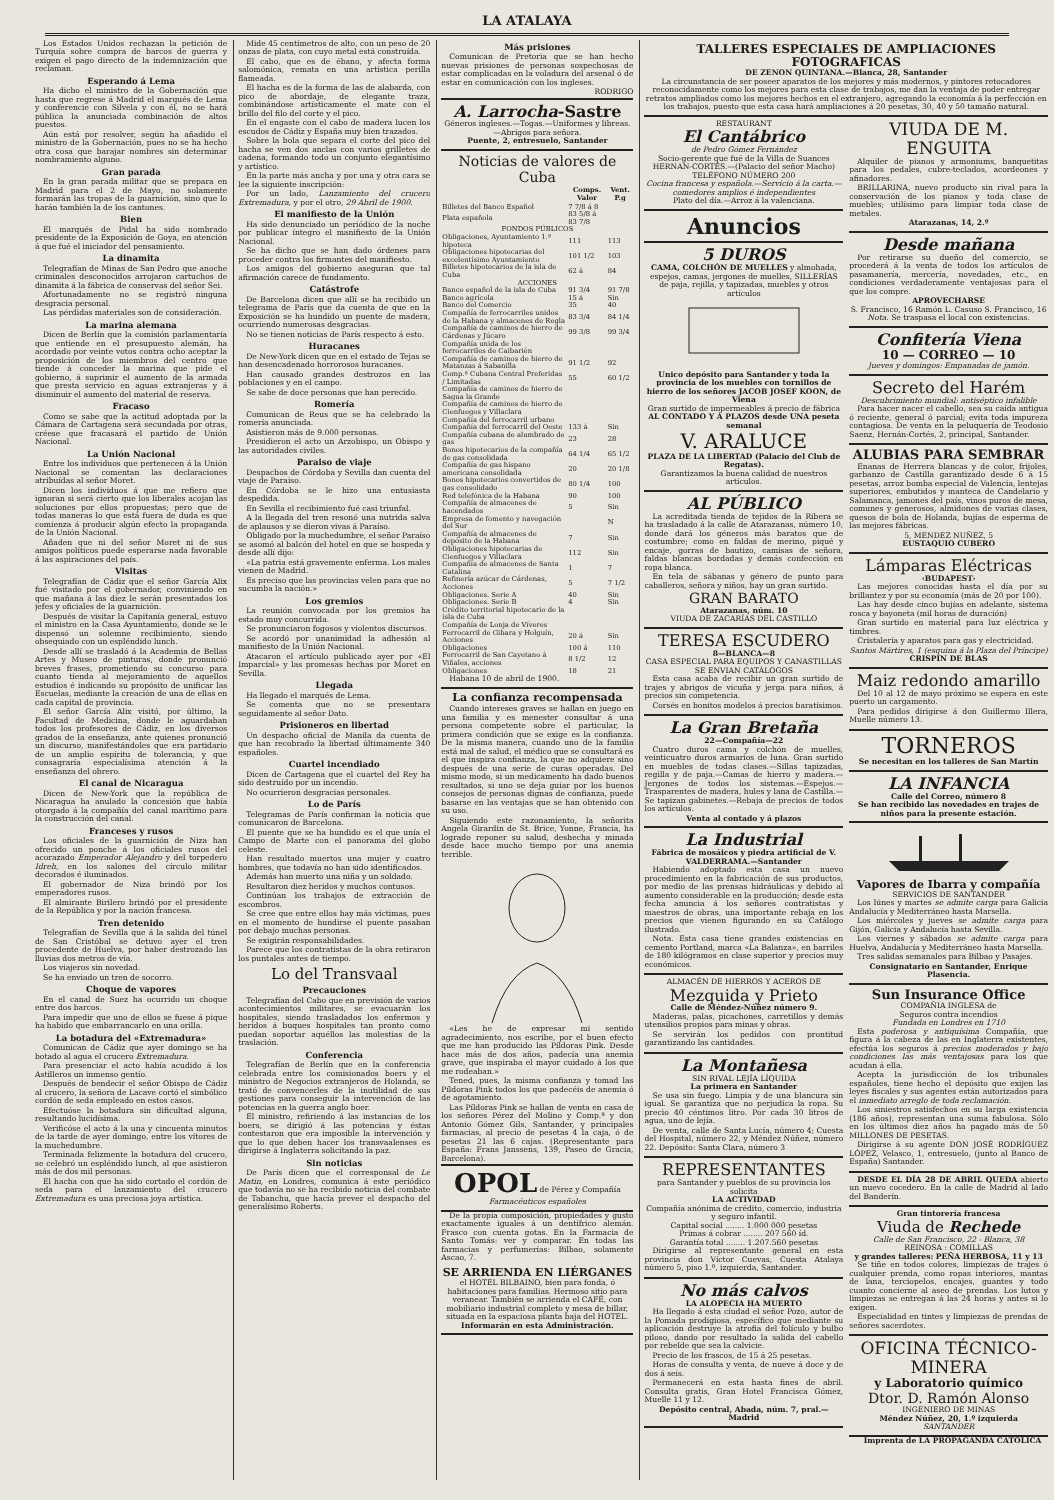LA ATALAYA
Los Estados Unidos rechazan la petición de Turquía sobre compra de barcos de guerra y exigen el pago directo de la indemnización que reclaman.
Esperando á Lema
Ha dicho el ministro de la Gobernación que hasta que regrese á Madrid el marqués de Lema y conferencie con Silvela y con él, no se hará pública la anunciada combinación de altos puestos.
Aún está por resolver, según ha añadido el ministro de la Gobernación, pues no se ha hecho otra cosa que barajar nombres sin determinar nombramiento alguno.
Gran parada
En la gran parada militar que se prepara en Madrid para el 2 de Mayo, no solamente formarán las tropas de la guarnición, sino que lo harán también la de los cantones.
Bien
El marqués de Pidal ha sido nombrado presidente de la Exposición de Goya, en atención á que fué el iniciador del pensamiento.
La dinamita
Telegrafían de Minas de San Pedro que anoche criminales desconocidos arrojaron cartuchos de dinamita á la fábrica de conservas del señor Sei.
Afortunadamente no se registró ninguna desgracia personal.
Las pérdidas materiales son de consideración.
La marina alemana
Dicen de Berlín que la comisión parlamentaria que entiende en el presupuesto alemán, ha acordado por veinte votos contra ocho aceptar la proposición de los miembros del centro que tiende á conceder la marina que pide el gobierno, á suprimir el aumento de la armada que presta servicio en aguas extranjeras y á disminuir el aumento del material de reserva.
Fracaso
Como se sabe que la actitud adoptada por la Cámara de Cartagena será secundada por otras, créese que fracasará el partido de Unión Nacional.
La Unión Nacional
Entre los individuos que pertenecen á la Unión Nacional se comentan las declaraciones atribuídas al señor Moret.
Dicen los individuos á que me refiero que ignoran si será cierto que los liberales acojan las soluciones por ellos propuestas; pero que de todas maneras lo que está fuera de duda es que comienza á producir algún efecto la propaganda de la Unión Nacional.
Añaden que ni del señor Moret ni de sus amigos políticos puede esperarse nada favorable á las aspiraciones del país.
Visitas
Telegrafían de Cádiz que el señor García Alix fué visitado por el gobernador, conviniendo en que mañana á las diez le serán presentados los jefes y oficiales de la guarnición.
Después de visitar la Capitanía general, estuvo el ministro en la Casa Ayuntamiento, donde se le dispensó un solemne recibimiento, siendo obsequiado con un espléndido lunch.
Desde allí se trasladó á la Academia de Bellas Artes y Museo de pinturas, donde pronunció breves frases, prometiendo su concurso para cuanto tienda al mejoramiento de aquellos estudios é indicando su propósito de unificar las Escuelas, mediante la creación de una de ellas en cada capital de provincia.
El señor García Alix visitó, por último, la Facultad de Medicina, donde le aguardaban todos los profesores de Cádiz, en los diversos grados de la enseñanza, ante quienes pronunció un discurso, manifestándoles que era partidario de un amplio espíritu de tolerancia, y que consagraría especialísima atención á la enseñanza del obrero.
El canal de Nicaragua
Dicen de New-York que la república de Nicaragua ha anulado la concesión que había otorgado á la compañía del canal marítimo para la construcción del canal.
Franceses y rusos
Los oficiales de la guarnición de Niza han ofrecido un ponche á los oficiales rusos del acorazado Emperador Alejandro y del torpedero Idreh, en los salones del círculo militar decorados é iluminados.
El gobernador de Niza brindó por los emperadores rusos.
El almirante Birilero brindó por el presidente de la República y por la nación francesa.
Tren detenido
Telegrafían de Sevilla que á la salida del túnel de San Cristóbal se detuvo ayer el tren procedente de Huelva, por haber destrozado las lluvias dos metros de vía.
Los viajeros sin novedad.
Se ha enviado un tren de socorro.
Choque de vapores
En el canal de Suez ha ocurrido un choque entre dos barcos.
Para impedir que uno de ellos se fuese á pique ha habido que embarrancarlo en una orilla.
La botadura del «Extremadura»
Comunican de Cádiz que ayer domingo se ha botado al agua el crucero Extremadura.
Para presenciar el acto había acudido á los Astilleros un inmenso gentío.
Después de bendecir el señor Obispo de Cádiz al crucero, la señora de Lacave cortó el simbólico cordón de seda empleado en estos casos.
Efectuóse la botadura sin dificultad alguna, resultando lucidísima.
Verificóse el acto á la una y cincuenta minutos de la tarde de ayer domingo, entre los vítores de la muchedumbre.
Terminada felizmente la botadura del crucero, se celebró un espléndido lunch, al que asistieron más de dos mil personas.
El hacha con que ha sido cortado el cordón de seda para el lanzamiento del crucero Extremadura es una preciosa joya artística.
Mide 45 centímetros de alto, con un peso de 20 onzas de plata, con cuyo metal está construída.
El cabo, que es de ébano, y afecta forma salomónica, remata en una artística perilla flameada.
El hacha es de la forma de las de alabarda, con pico de abordaje, de elegante traza, combinándose artísticamente el mate con el brillo del filo del corte y el pico.
En el engaste con el cabo de madera lucen los escudos de Cádiz y España muy bien trazados.
Sobre la bola que separa el corte del pico del hacha se ven dos anclas con varios grilletes de cadena, formando todo un conjunto elegantísimo y artístico.
En la parte más ancha y por una y otra cara se lee la siguiente inscripción:
Por un lado, Lanzamiento del crucero Extremadura, y por el otro, 29 Abril de 1900.
El manifiesto de la Unión
Ha sido denunciado un periódico de la noche por publicar íntegro el manifiesto de la Unión Nacional.
Se ha dicho que se han dado órdenes para proceder contra los firmantes del manifiesto.
Los amigos del gobierno aseguran que tal afirmación carece de fundamento.
Catástrofe
De Barcelona dicen que allí se ha recibido un telegrama de París que da cuenta de que en la Exposición se ha hundido un puente de madera, ocurriendo numerosas desgracias.
No se tienen noticias de París respecto á esto.
Huracanes
De New-York dicen que en el estado de Tejas se han desencadenado horrorosos huracanes.
Han causado grandes destrozos en las poblaciones y en el campo.
Se sabe de doce personas que han perecido.
Romería
Comunican de Reus que se ha celebrado la romería anunciada.
Asistieron más de 9.000 personas.
Presidieron el acto un Arzobispo, un Obispo y las autoridades civiles.
Paraiso de viaje
Despachos de Córdoba y Sevilla dan cuenta del viaje de Paraiso.
En Córdoba se le hizo una entusiasta despedida.
En Sevilla el recibimiento fué casi triunfal.
A la llegada del tren resonó una nutrida salva de aplausos y se dieron vivas á Paraíso.
Obligado por la muchedumbre, el señor Paraíso se asomó al balcón del hotel en que se hospeda y desde allí dijo:
«La patria está gravemente enferma. Los males vienen de Madrid.
Es preciso que las provincias velen para que no sucumba la nación.»
Los gremios
La reunión convocada por los gremios ha estado muy concurrida.
Se pronunciaron fogosos y violentos discursos.
Se acordó por unanimidad la adhesión al manifiesto de la Unión Nacional.
Atacaron el artículo publicado ayer por «El Imparcial» y las promesas hechas por Moret en Sevilla.
Llegada
Ha llegado el marqués de Lema.
Se comenta que no se presentara seguidamente al señor Dato.
Prisioneros en libertad
Un despacho oficial de Manila da cuenta de que han recobrado la libertad últimamente 340 españoles.
Cuartel incendiado
Dicen de Cartagena que el cuartel del Rey ha sido destruído por un incendio.
No ocurrieron desgracias personales.
Lo de París
Telegramas de París confirman la noticia que comunicaron de Barcelona.
El puente que se ha hundido es el que unía el Campo de Marte con el panorama del globo celeste.
Han resultado muertos una mujer y cuatro hombres, que todavía no han sido identificados.
Además han muerto una niña y un soldado.
Resultaron diez heridos y muchos contusos.
Continúan los trabajos de extracción de escombros.
Se cree que entre ellos hay más víctimas, pues en el momento de hundirse el puente pasaban por debajo muchas personas.
Se exigirán responsabilidades.
Parece que los contratistas de la obra retiraron los puntales antes de tiempo.
Lo del Transvaal
Precauciones
Telegrafían del Cabo que en previsión de varios acontecimientos militares, se evacuarán los hospitales, siendo trasladados los enfermos y heridos á buques hospitales tan pronto como puedan soportar aquéllos las molestias de la traslación.
Conferencia
Telegrafían de Berlín que en la conferencia celebrada entre los comisionados boers y el ministro de Negocios extranjeros de Holanda, se trató de convencerles de la inutilidad de sus gestiones para conseguir la intervención de las potencias en la guerra anglo boer.
El ministro, refiriendo á las instancias de los boers, se dirigió á las potencias y éstas contestaron que era imposible la intervención y que lo que deben hacer los transvaalenses es dirigirse á Inglaterra solicitando la paz.
Sin noticias
De París dicen que el corresponsal de Le Matin, en Londres, comunica á este periódico que todavía no se ha recibido noticia del combate de Tabanchu, que hacía prever el despacho del generalísimo Roberts.
Más prisiones
Comunican de Pretoria que se han hecho nuevas prisiones de personas sospechosas de estar complicadas en la voladura del arsenal ó de estar en comunicación con los ingleses.
RODRIGO
A. Larrocha-Sastre
Géneros ingleses.—Togas.—Uniformes y libreas.—Abrigos para señora.
Puente, 2, entresuelo, Santander
Noticias de valores de Cuba
| | Comps. Valor | Vent. P.g |
| --- | --- | --- |
| Billetes del Banco Español | 7 7/8 á 8 | |
| Plata española | 83 5/8 á 83 7/8 | |
| FONDOS PÚBLICOS | | |
| Obligaciones, Ayuntamiento 1.ª hipoteca | 111 | 113 |
| Obligaciones hipotecarias del excelentísimo Ayuntamiento | 101 1/2 | 103 |
| Billetes hipotecarios de la isla de Cuba | 62 á | 84 |
| ACCIONES | | |
| Banco español de la isla de Cuba | 91 3/4 | 91 7/8 |
| Banco agrícola | 15 á | Sin |
| Banco del Comercio | 35 | 40 |
| Compañía de ferrocarriles unidos de la Habana y almacenes de Regla | 83 3/4 | 84 1/4 |
| Compañía de caminos de hierro de Cárdenas y Júcaro | 99 3/8 | 99 3/4 |
| Compañía unida de los ferrocarriles de Caibarién | | |
| Compañía de caminos de hierro de Matanzas á Sabanilla | 91 1/2 | 92 |
| Comp.ª Cubana Central Preferidas / Limitadas | 55 | 60 1/2 |
| Compañía de caminos de hierro de Sagua la Grande | | |
| Compañía de caminos de hierro de Cienfuegos y Villaclara | | |
| Compañía del ferrocarril urbano | | |
| Compañía del ferrocarril del Oeste | 133 á | Sin |
| Compañía cubana de alumbrado de gas | 23 | 28 |
| Bonos hipotecarios de la compañía de gas consolidada | 64 1/4 | 65 1/2 |
| Compañía de gas hispano americana consolidada | 20 | 20 1/8 |
| Bonos hipotecarios convertidos de gas consolidado | 80 1/4 | 100 |
| Red telefónica de la Habana | 90 | 100 |
| Compañía de almacenes de hacendados | 5 | Sin |
| Empresa de fomento y navegación del Sur | | N |
| Compañía de almacenes de depósito de la Habana | 7 | Sin |
| Obligaciones hipotecarias de Cienfuegos y Villaclara | 112 | Sin |
| Compañía de almacenes de Santa Catalina | 1 | 7 |
| Refinería azúcar de Cárdenas, Acciones | 5 | 7 1/2 |
| Obligaciones. Serie A | 40 | Sin |
| Obligaciones. Serie B | 4 | Sin |
| Crédito territorial hipotecario de la isla de Cuba | | |
| Compañía de Lonja de Víveres | | |
| Ferrocarril de Gibara y Holguín, Acciones | 20 á | Sin |
| Obligaciones | 100 á | 110 |
| Ferrocarril de San Cayetano á Viñales, acciones | 8 1/2 | 12 |
| Obligaciones | 18 | 21 |
Habana 10 de abril de 1900.
La confianza recompensada
Cuando intereses graves se hallan en juego en una familia y es menester consultar á una persona competente sobre el particular, la primera condición que se exige es la confianza. De la misma manera, cuando uno de la familia está mal de salud, el médico que se consultará es el que inspira confianza, la que no adquiere sino después de una serie de curas operadas. Del mismo modo, si un medicamento ha dado buenos resultados, si uno se deja guiar por los buenos consejos de personas dignas de confianza, puede basarse en las ventajas que se han obtenido con su uso.
Siguiendo este razonamiento, la señorita Angela Girardin de St. Brice, Yonne, Francia, ha logrado reponer su salud, deshecha y minada desde hace mucho tiempo por una anemia terrible.
«Les he de expresar mi sentido agradecimiento, nos escribe, por el buen efecto que me han producido las Píldoras Pink. Desde hace más de dos años, padecía una anemia grave, que inspiraba el mayor cuidado á los que me rodeaban.»
Tened, pues, la misma confianza y tomad las Píldoras Pink todos los que padecéis de anemia ó de agotamiento.
Las Píldoras Pink se hallan de venta en casa de los señores Pérez del Molino y Comp.ª y don Antonio Gómez Gils, Santander, y principales farmacias, al precio de pesetas 4 la caja, ó de pesetas 21 las 6 cajas. (Representante para España: Frans Janssens, 139, Paseo de Gracia, Barcelona).
OPOL de Pérez y Compañía
Farmacéuticos españoles
De la propia composición, propiedades y gusto exactamente iguales á un dentífrico alemán. Frasco con cuenta gotas. En la Farmacia de Santo Tomás: ver y comparar. En todas las farmacias y perfumerías: Bilbao, solamente Ascao, 7.
SE ARRIENDA EN LIÉRGANES
el HOTEL BILBAINO, bien para fonda, ó habitaciones para familias. Hermoso sitio para veranear. También se arrienda el CAFÉ, con mobiliario industrial completo y mesa de billar, situada en la espaciosa planta baja del HOTEL.
Informarán en esta Administración.
TALLERES ESPECIALES DE AMPLIACIONES FOTOGRAFICAS
DE ZENON QUINTANA.—Blanca, 28, Santander
La circunstancia de ser poseer aparatos de los mejores y más modernos, y pintores retocadores reconocidamente como los mejores para esta clase de trabajos, me dan la ventaja de poder entregar retratos ampliados como los mejores hechos en el extranjero, agregando la economía á la perfección en los trabajos, puesto que esta casa hará ampliaciones á 20 pesetas, 30, 40 y 50 tamaño natural.
RESTAURANT
El Cantábrico
de Pedro Gómez Fernández
Socio-gerente que fué de la Villa de Suances
HERNAN-CORTÉS.—(Palacio del señor Macho)
TELÉFONO NÚMERO 200
Cocina francesa y española.—Servicio á la carta.—comedores amplios é independientes
Plato del día.—Arroz á la valenciana.
Anuncios
5 DUROS
CAMA, COLCHÓN DE MUELLES y almohada, espejos, camas, jergones de muelles, SILLERÍAS de paja, rejilla, y tapizadas, muebles y otros artículos
Unico depósito para Santander y toda la provincia de los muebles con tornillos de hierro de los señores JACOB JOSEF KOON, de Viena
Gran surtido de impermeables á precio de fábrica
AL CONTADO Y Á PLAZOS desde UNA peseta semanal
V. ARALUCE
PLAZA DE LA LIBERTAD (Palacio del Club de Regatas).
Garantizamos la buena calidad de nuestros artículos.
AL PÚBLICO
La acreditada tienda de tejidos de la Ribera se ha trasladado á la calle de Atarazanas, número 10, donde dará los géneros más baratos que de costumbre; como en faldas de merino, piqué y encaje, gorras de bautizo, camisas de señora, faldas blancas bordadas y demás confección en ropa blanca.
En tela de sábanas y género de punto para caballeros, señora y niños, hay un gran surtido.
GRAN BARATO
Atarazanas, núm. 10
VIUDA DE ZACARÍAS DEL CASTILLO
TERESA ESCUDERO
8—BLANCA—8
CASA ESPECIAL PARA EQUIPOS Y CANASTILLAS
SE ENVIAN CATÁLOGOS
Esta casa acaba de recibir un gran surtido de trajes y abrigos de vicuña y jerga para niños, á precios sin competencia.
Corsés en bonitos modelos á precios baratísimos.
La Gran Bretaña
22—Compañía—22
Cuatro duros cama y colchón de muelles, veinticuatro duros armarios de luna. Gran surtido en muebles de todas clases.—Sillas tapizadas, regilla y de paja.—Camas de hierro y madera.—Jergones de todos los sistemas.—Espejos.—Trasparentes de madera, hules y lana de Castilla.—Se tapizan gabinetes.—Rebaja de precios de todos los artículos.
Venta al contado y á plazos
La Industrial
Fábrica de mosáicos y piedra artificial de V. VALDERRAMA.—Santander
Habiendo adoptado esta casa un nuevo procedimiento en la fabricación de sus productos, por medio de las prensas hidráulicas y debido al aumento considerable en la producción; desde esta fecha anuncia á los señores contratistas y maestros de obras, una importante rebaja en los precios que vienen figurando en su Catálogo ilustrado.
Nota. Esta casa tiene grandes existencias en cemento Portland, marca «La Balanza», en barriles de 180 kilógramos en clase superior y precios muy económicos.
ALMACÉN DE HIERROS Y ACEROS DE
Mezquida y Prieto
Calle de Méndez-Núñez número 9.
Maderas, palas, picachones, carretillos y demás utensilios propios para minas y obras.
Se servirán los pedidos con prontitud garantizando las cantidades.
La Montañesa
SIN RIVAL LEJÍA LÍQUIDA
La primera en Santander
Se usa sin fuego. Limpia y de una blancura sin igual. Se garantiza que no perjudica la ropa. Su precio 40 céntimos litro. Por cada 30 litros de agua, uno de lejía.
De venta, calle de Santa Lucía, número 4; Cuesta del Hospital, número 22, y Méndez Núñez, número 22. Depósito: Santa Clara, número 3
REPRESENTANTES
para Santander y pueblos de su provincia los solicita
LA ACTIVIDAD
Compañía anónima de crédito, comercio, industria y seguro infantil.
Capital social ........ 1.000 000 pesetas
Primas á cobrar ........ 207 560 íd.
Garantía total ........ 1.207.560 pesetas
Dirigirse al representante general en esta provincia don Víctor Cuevas, Cuesta Atalaya número 5, piso 1.º, izquierda, Santander.
No más calvos
LA ALOPECIA HA MUERTO
Ha llegado á esta ciudad el señor Pozo, autor de la Pomada prodigiosa, específico que mediante su aplicación destruye la atrofia del folículo y bulbo piloso, dando por resultado la salida del cabello por rebelde que sea la calvicie.
Precio de los frascos, de 15 á 25 pesetas.
Horas de consulta y venta, de nueve á doce y de dos á seis.
Permanecerá en esta hasta fines de abril. Consulta gratis, Gran Hotel Francisca Gómez, Muelle 11 y 12.
Depósito central, Abada, núm. 7, pral.—Madrid
VIUDA DE M. ENGUITA
Alquiler de pianos y armoniums, banquetitas para los pedales, cubre-teclados, acordeones y afinadores.
BRILLARINA, nuevo producto sin rival para la conservación de los pianos y toda clase de muebles; utilísimo para limpiar toda clase de metales.
Atarazanas, 14, 2.º
Desde mañana
Por retirarse su dueño del comercio, se procederá á la venta de todos los artículos de pasamanería, mercería, novedades, etc., en condiciones verdaderamente ventajosas para el que los compre.
APROVECHARSE
S. Francisco, 16 Ramón L. Casuso S. Francisco, 16
Nota. Se traspasa el local con existencias.
Confitería Viena
10 — CORREO — 10
Jueves y domingos: Empanadas de jamón.
Secreto del Harém
Descubrimiento mundial: antiséptico infalible
Para hacer nacer el cabello, sea su caída antigua ó reciente, general ó parcial; evita toda impureza contagiosa. De venta en la peluquería de Teodosio Saenz, Hernán-Cortés, 2, principal, Santander.
ALUBIAS PARA SEMBRAR
Enanas de Herrera blancas y de color, frijoles, garbanzo de Castilla garantizado desde 6 á 15 pesetas, arroz bomba especial de Valencia, lentejas superiores, embutidos y manteca de Candelario y Salamanca, jamones del país, vinos puros de mesa, comunes y generosos, almidones de varias clases, quesos de bola de Holanda, bujías de esperma de las mejores fábricas.
5, MENDEZ NUÑEZ, 5
EUSTAQUIO CUBERO
Lámparas Eléctricas
‹BUDAPEST›
Las mejores conocidas hasta el día por su brillantez y por su economía (más de 20 por 100).
Las hay desde cinco bujías en adelante, sistema rosca y bayoneta (mil horas de duración)
Gran surtido en material para luz eléctrica y timbres.
Cristalería y aparatos para gas y electricidad.
Santos Mártires, 1 (esquina á la Plaza del Príncipe)
CRISPIN DE BLAS
Maiz redondo amarillo
Del 10 al 12 de mayo próximo se espera en este puerto un cargamento.
Para pedidos dirigirse á don Guillermo Illera, Muelle número 13.
TORNEROS
Se necesitan en los talleres de San Martín
LA INFANCIA
Calle del Correo, número 8
Se han recibido las novedades en trajes de niños para la presente estación.
Vapores de Ibarra y compañía
SERVICIOS DE SANTANDER
Los lúnes y martes se admite carga para Galicia Andalucía y Mediterráneo hasta Marsella.
Los miércoles y jueves se admite carga para Gijón, Galicia y Andalucía hasta Sevilla.
Los viernes y sábados se admite carga para Huelva, Andalucía y Mediterráneo hasta Marsella.
Tres salidas semanales para Bilbao y Pasajes.
Consignatario en Santander, Enrique Plasencia.
Sun Insurance Office
COMPAÑIA INGLESA de
Seguros contra incendios
Fundada en Londres en 1710
Esta poderosa y antiquísima Compañía, que figura á la cabeza de las en Inglaterra existentes, efectúa los seguros á precios moderados y bajo condiciones las más ventajosas para los que acudan á ella.
Acepta la jurisdicción de los tribunales españoles, tiene hecho el depósito que exijen las leyes fiscales y sus agentes están autorizados para el inmediato arreglo de toda reclamación.
Los siniestros satisfechos en su larga existencia (186 años), representan una suma fabulosa. Sólo en los últimos diez años ha pagado más de 50 MILLONES DE PESETAS.
Dirigirse á su agente DON JOSÉ RODRÍGUEZ LÓPEZ, Velasco, 1, entresuelo, (junto al Banco de España) Santander.
DESDE EL DÍA 28 DE ABRIL QUEDA abierto un nuevo cocedero. En la calle de Madrid al lado del Banderín.
Gran tintorería francesa
Viuda de Rechede
Calle de San Francisco, 22 - Blanca, 38
REINOSA : COMILLAS
y grandes talleres: PEÑA HERBOSA, 11 y 13
Se tiñe en todos colores, limpiezas de trajes ó cualquier prenda, como ropas interiores, mantas de lana, terciopelos, encajes, guantes y todo cuanto concierne al aseo de prendas. Los lutos y limpiezas se entregan á las 24 horas y antes si lo exigen.
Especialidad en tintes y limpiezas de prendas de señores sacerdotes.
OFICINA TÉCNICO-MINERA
y Laboratorio químico
Dtor. D. Ramón Alonso
INGENIERO DE MINAS
Méndez Núñez, 20, 1.º izquierda
SANTANDER
Imprenta de LA PROPAGANDA CATÓLICA